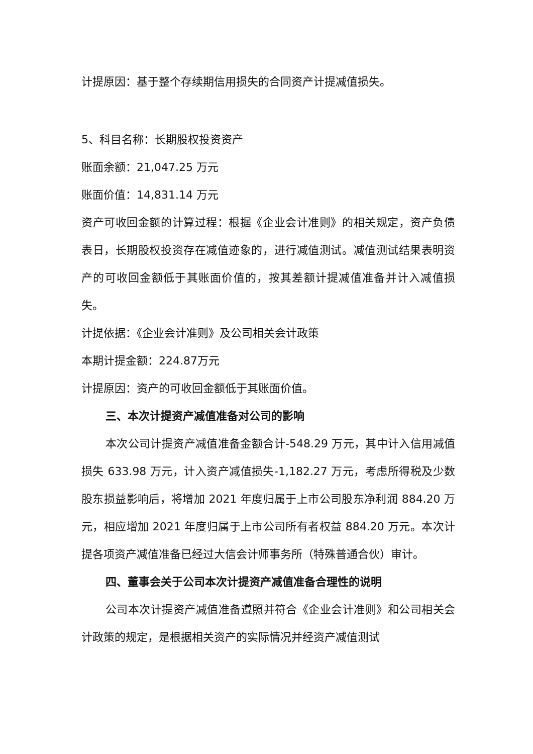计提原因：基于整个存续期信用损失的合同资产计提减值损失。
5、科目名称：长期股权投资资产
账面余额：21,047.25 万元
账面价值：14,831.14 万元
资产可收回金额的计算过程：根据《企业会计准则》的相关规定，资产负债表日，长期股权投资存在减值迹象的，进行减值测试。减值测试结果表明资产的可收回金额低于其账面价值的，按其差额计提减值准备并计入减值损失。
计提依据：《企业会计准则》及公司相关会计政策
本期计提金额：224.87万元
计提原因：资产的可收回金额低于其账面价值。
三、本次计提资产减值准备对公司的影响
本次公司计提资产减值准备金额合计-548.29 万元，其中计入信用减值损失 633.98 万元，计入资产减值损失-1,182.27 万元，考虑所得税及少数股东损益影响后，将增加 2021 年度归属于上市公司股东净利润 884.20 万元，相应增加 2021 年度归属于上市公司所有者权益 884.20 万元。本次计提各项资产减值准备已经过大信会计师事务所（特殊普通合伙）审计。
四、董事会关于公司本次计提资产减值准备合理性的说明
公司本次计提资产减值准备遵照并符合《企业会计准则》和公司相关会计政策的规定，是根据相关资产的实际情况并经资产减值测试